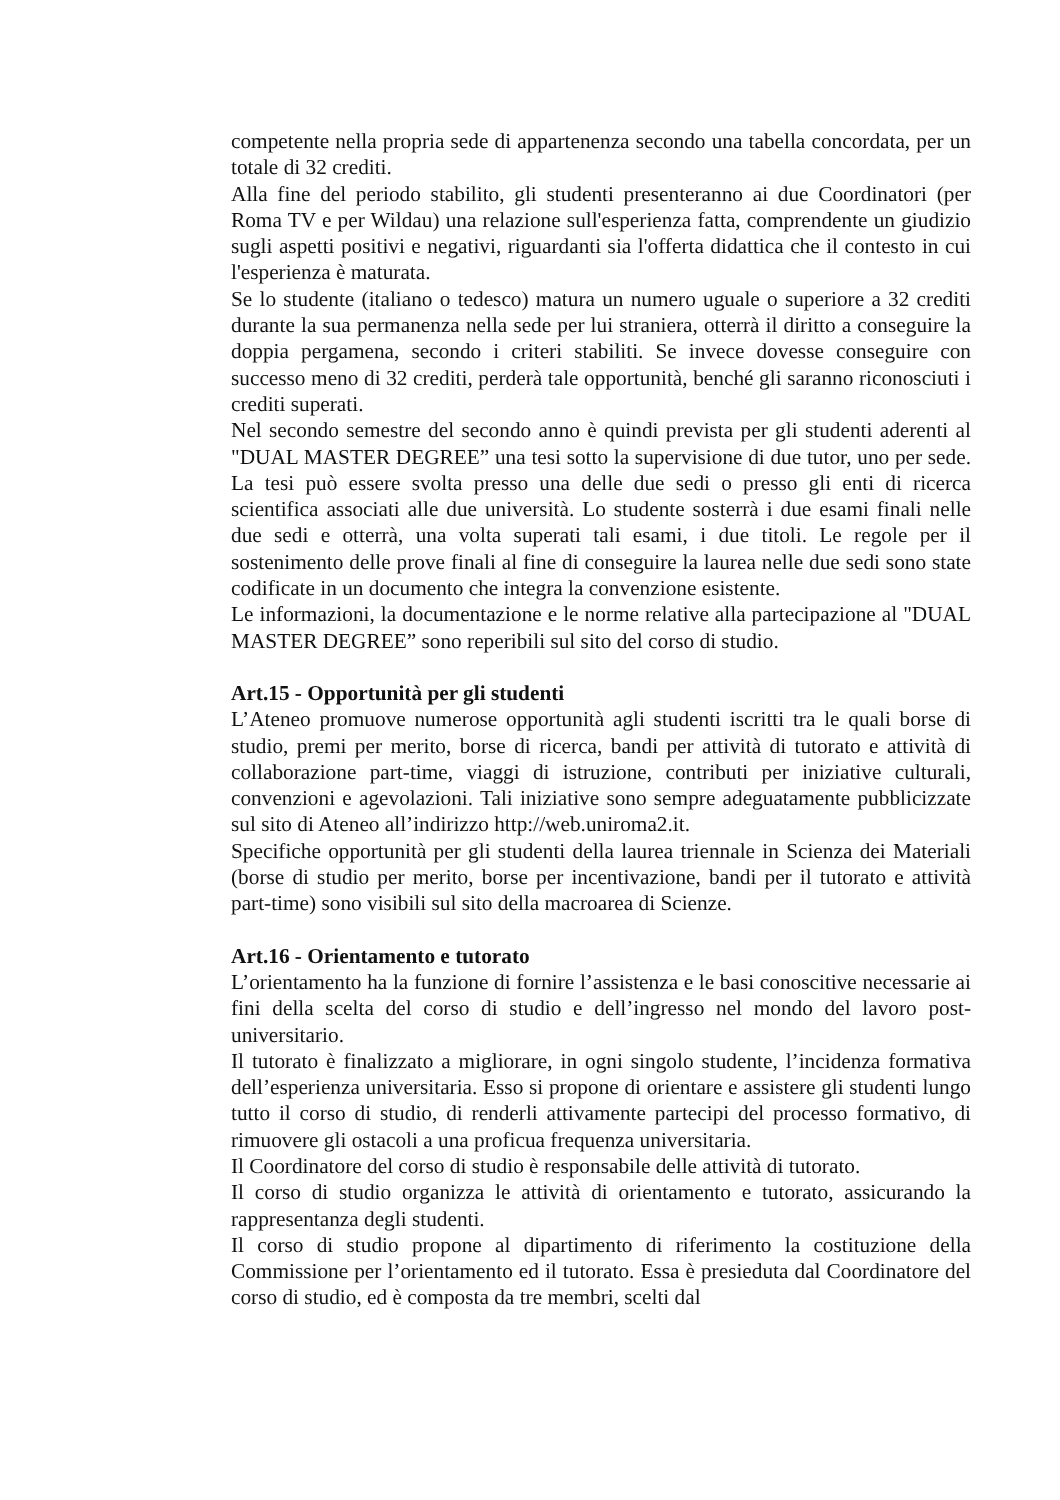competente nella propria sede di appartenenza secondo una tabella concordata, per un totale di 32 crediti.
Alla fine del periodo stabilito, gli studenti presenteranno ai due Coordinatori (per Roma TV e per Wildau) una relazione sull'esperienza fatta, comprendente un giudizio sugli aspetti positivi e negativi, riguardanti sia l'offerta didattica che il contesto in cui l'esperienza è maturata.
Se lo studente (italiano o tedesco) matura un numero uguale o superiore a 32 crediti durante la sua permanenza nella sede per lui straniera, otterrà il diritto a conseguire la doppia pergamena, secondo i criteri stabiliti. Se invece dovesse conseguire con successo meno di 32 crediti, perderà tale opportunità, benché gli saranno riconosciuti i crediti superati.
Nel secondo semestre del secondo anno è quindi prevista per gli studenti aderenti al "DUAL MASTER DEGREE” una tesi sotto la supervisione di due tutor, uno per sede. La tesi può essere svolta presso una delle due sedi o presso gli enti di ricerca scientifica associati alle due università. Lo studente sosterrà i due esami finali nelle due sedi e otterrà, una volta superati tali esami, i due titoli. Le regole per il sostenimento delle prove finali al fine di conseguire la laurea nelle due sedi sono state codificate in un documento che integra la convenzione esistente.
Le informazioni, la documentazione e le norme relative alla partecipazione al "DUAL MASTER DEGREE” sono reperibili sul sito del corso di studio.
Art.15 - Opportunità per gli studenti
L’Ateneo promuove numerose opportunità agli studenti iscritti tra le quali borse di studio, premi per merito, borse di ricerca, bandi per attività di tutorato e attività di collaborazione part-time, viaggi di istruzione, contributi per iniziative culturali, convenzioni e agevolazioni. Tali iniziative sono sempre adeguatamente pubblicizzate sul sito di Ateneo all’indirizzo http://web.uniroma2.it.
Specifiche opportunità per gli studenti della laurea triennale in Scienza dei Materiali (borse di studio per merito, borse per incentivazione, bandi per il tutorato e attività part-time) sono visibili sul sito della macroarea di Scienze.
Art.16 - Orientamento e tutorato
L’orientamento ha la funzione di fornire l’assistenza e le basi conoscitive necessarie ai fini della scelta del corso di studio e dell’ingresso nel mondo del lavoro post-universitario.
Il tutorato è finalizzato a migliorare, in ogni singolo studente, l’incidenza formativa dell’esperienza universitaria. Esso si propone di orientare e assistere gli studenti lungo tutto il corso di studio, di renderli attivamente partecipi del processo formativo, di rimuovere gli ostacoli a una proficua frequenza universitaria.
Il Coordinatore del corso di studio è responsabile delle attività di tutorato.
Il corso di studio organizza le attività di orientamento e tutorato, assicurando la rappresentanza degli studenti.
Il corso di studio propone al dipartimento di riferimento la costituzione della Commissione per l’orientamento ed il tutorato. Essa è presieduta dal Coordinatore del corso di studio, ed è composta da tre membri, scelti dal